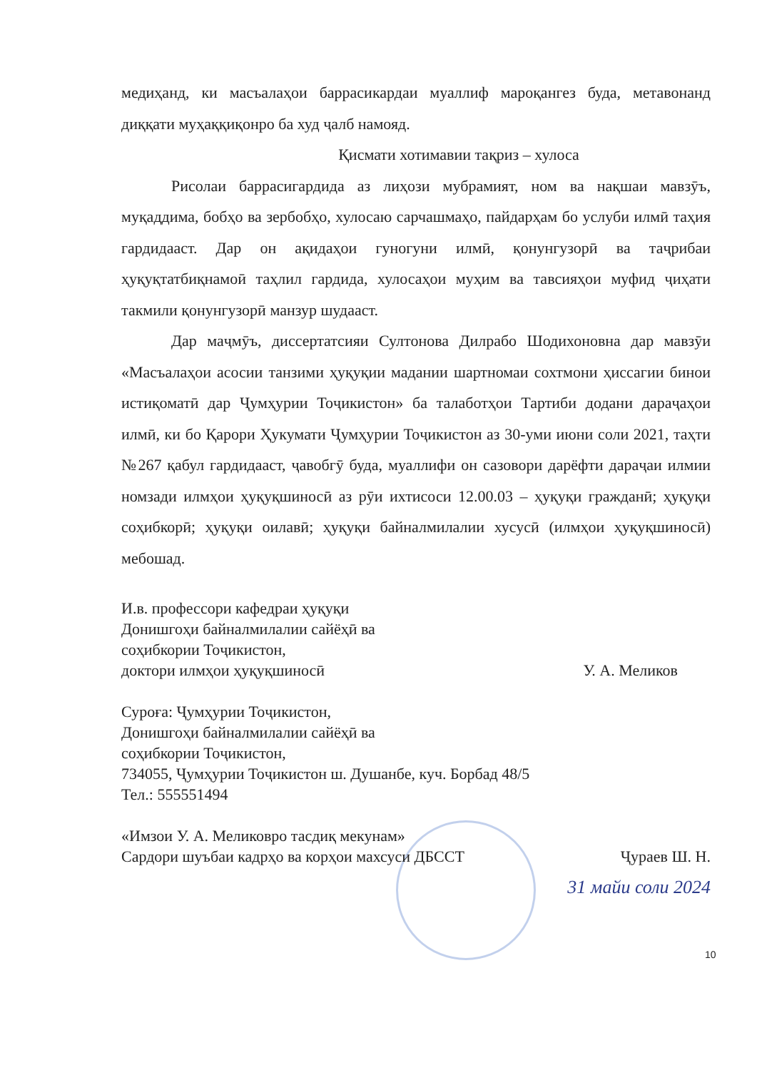медиҳанд, ки масъалаҳои баррасикардаи муаллиф мароқангез буда, метавонанд диққати муҳаққиқонро ба худ ҷалб намояд.
Қисмати хотимавии тақриз – хулоса
Рисолаи баррасигардида аз лиҳози мубрамият, ном ва нақшаи мавзӯъ, муқаддима, бобҳо ва зербобҳо, хулосаю сарчашмаҳо, пайдарҳам бо услуби илмӣ таҳия гардидааст. Дар он ақидаҳои гуногуни илмӣ, қонунгузорӣ ва таҷрибаи ҳуқуқтатбиқнамоӣ таҳлил гардида, хулосаҳои муҳим ва тавсияҳои муфид ҷиҳати такмили қонунгузорӣ манзур шудааст.
Дар маҷмӯъ, диссертатсияи Султонова Дилрабо Шодихоновна дар мавзӯи «Масъалаҳои асосии танзими ҳуқуқии мадании шартномаи сохтмони ҳиссагии бинои истиқоматӣ дар Ҷумҳурии Тоҷикистон» ба талаботҳои Тартиби додани дараҷаҳои илмӣ, ки бо Қарори Ҳукумати Ҷумҳурии Тоҷикистон аз 30-уми июни соли 2021, таҳти №267 қабул гардидааст, ҷавобгӯ буда, муаллифи он сазовори дарёфти дараҷаи илмии номзади илмҳои ҳуқуқшиносӣ аз рӯи ихтисоси 12.00.03 – ҳуқуқи гражданӣ; ҳуқуқи соҳибкорӣ; ҳуқуқи оилавӣ; ҳуқуқи байналмилалии хусусӣ (илмҳои ҳуқуқшиносӣ) мебошад.
И.в. профессори кафедраи ҳуқуқи
Донишгоҳи байналмилалии сайёҳӣ ва
соҳибкории Тоҷикистон,
доктори илмҳои ҳуқуқшиносӣ У. А. Меликов
Суроға: Ҷумҳурии Тоҷикистон,
Донишгоҳи байналмилалии сайёҳӣ ва
соҳибкории Тоҷикистон,
734055, Ҷумҳурии Тоҷикистон ш. Душанбе, куч. Борбад 48/5
Тел.: 555551494
«Имзои У. А. Меликовро тасдиқ мекунам»
Сардори шуъбаи кадрҳо ва корҳои махсуси ДБССТ Ҷураев Ш. Н.
31 майи соли 2024
10